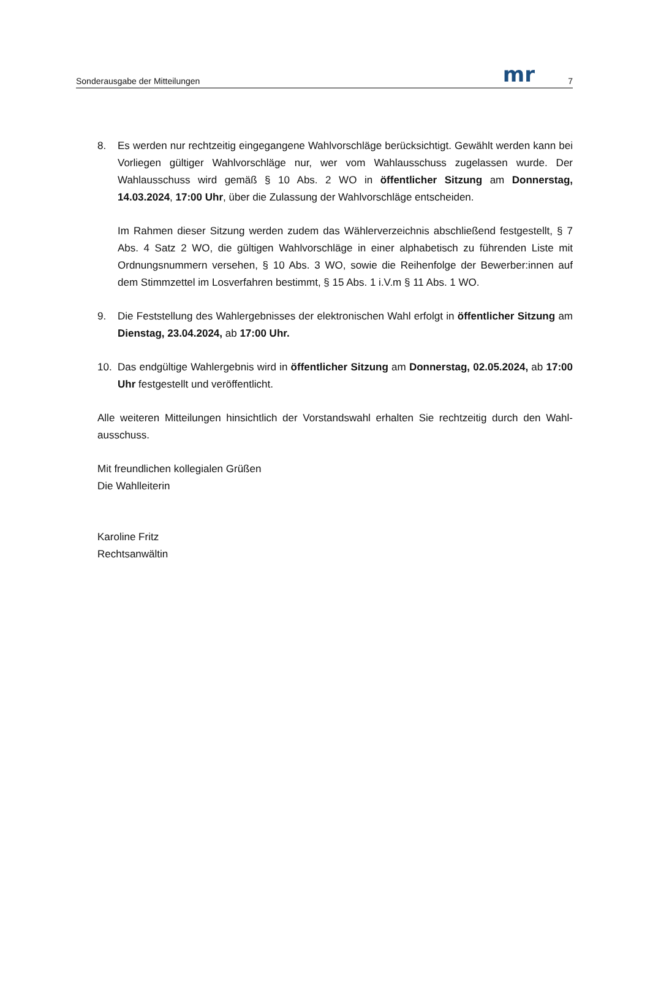Sonderausgabe der Mitteilungen mr 7
8. Es werden nur rechtzeitig eingegangene Wahlvorschläge berücksichtigt. Gewählt werden kann bei Vorliegen gültiger Wahlvorschläge nur, wer vom Wahlausschuss zugelassen wurde. Der Wahlausschuss wird gemäß § 10 Abs. 2 WO in öffentlicher Sitzung am Donnerstag, 14.03.2024, 17:00 Uhr, über die Zulassung der Wahlvorschläge entscheiden.
Im Rahmen dieser Sitzung werden zudem das Wählerverzeichnis abschließend festgestellt, § 7 Abs. 4 Satz 2 WO, die gültigen Wahlvorschläge in einer alphabetisch zu führenden Liste mit Ordnungsnummern versehen, § 10 Abs. 3 WO, sowie die Reihenfolge der Bewerber:innen auf dem Stimmzettel im Losverfahren bestimmt, § 15 Abs. 1 i.V.m § 11 Abs. 1 WO.
9. Die Feststellung des Wahlergebnisses der elektronischen Wahl erfolgt in öffentlicher Sitzung am Dienstag, 23.04.2024, ab 17:00 Uhr.
10. Das endgültige Wahlergebnis wird in öffentlicher Sitzung am Donnerstag, 02.05.2024, ab 17:00 Uhr festgestellt und veröffentlicht.
Alle weiteren Mitteilungen hinsichtlich der Vorstandswahl erhalten Sie rechtzeitig durch den Wahl-ausschuss.
Mit freundlichen kollegialen Grüßen
Die Wahlleiterin
Karoline Fritz
Rechtsanwältin